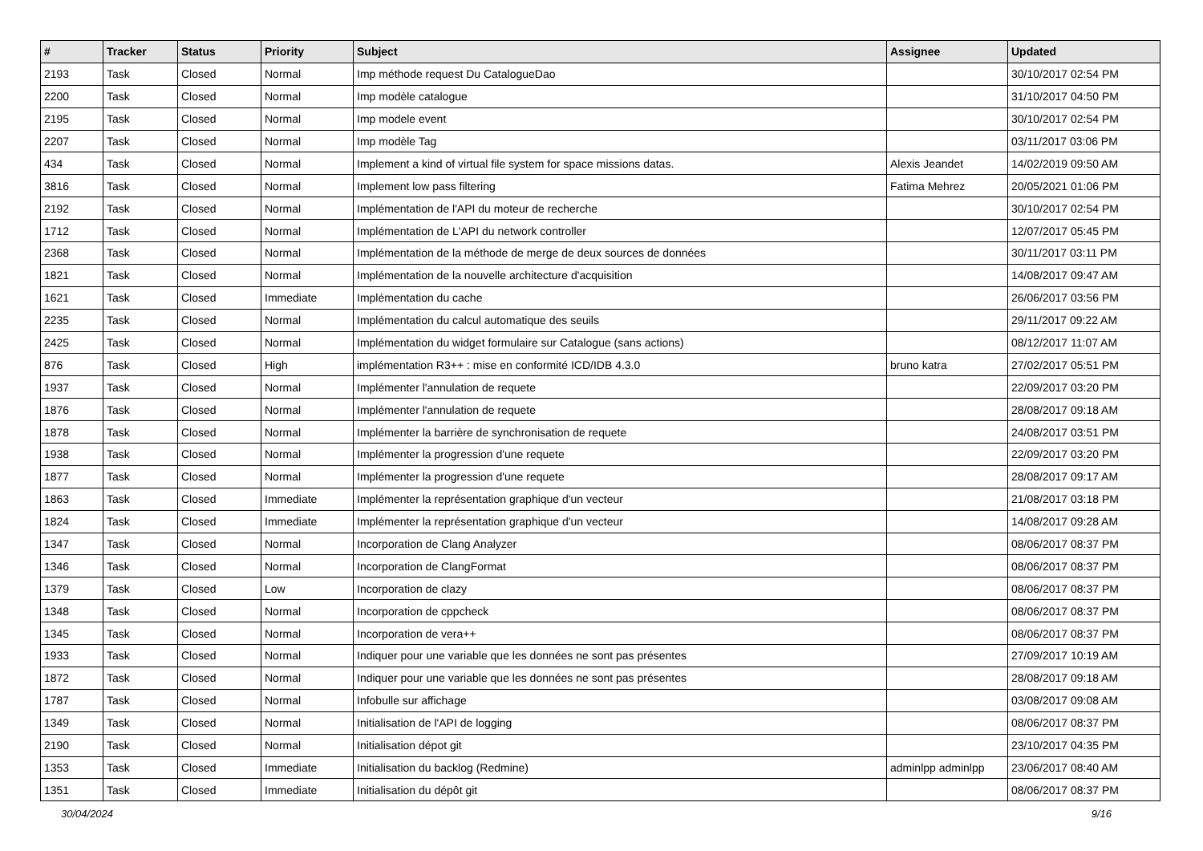| # | Tracker | Status | Priority | Subject | Assignee | Updated |
| --- | --- | --- | --- | --- | --- | --- |
| 2193 | Task | Closed | Normal | Imp méthode request Du CatalogueDao | | 30/10/2017 02:54 PM |
| 2200 | Task | Closed | Normal | Imp modèle catalogue | | 31/10/2017 04:50 PM |
| 2195 | Task | Closed | Normal | Imp modele event | | 30/10/2017 02:54 PM |
| 2207 | Task | Closed | Normal | Imp modèle Tag | | 03/11/2017 03:06 PM |
| 434 | Task | Closed | Normal | Implement a kind of virtual file system for space missions datas. | Alexis Jeandet | 14/02/2019 09:50 AM |
| 3816 | Task | Closed | Normal | Implement low pass filtering | Fatima Mehrez | 20/05/2021 01:06 PM |
| 2192 | Task | Closed | Normal | Implémentation de l'API du moteur de recherche | | 30/10/2017 02:54 PM |
| 1712 | Task | Closed | Normal | Implémentation de L'API du network controller | | 12/07/2017 05:45 PM |
| 2368 | Task | Closed | Normal | Implémentation de la méthode de merge de deux sources de données | | 30/11/2017 03:11 PM |
| 1821 | Task | Closed | Normal | Implémentation de la nouvelle architecture d'acquisition | | 14/08/2017 09:47 AM |
| 1621 | Task | Closed | Immediate | Implémentation du cache | | 26/06/2017 03:56 PM |
| 2235 | Task | Closed | Normal | Implémentation du calcul automatique des seuils | | 29/11/2017 09:22 AM |
| 2425 | Task | Closed | Normal | Implémentation du widget formulaire sur Catalogue (sans actions) | | 08/12/2017 11:07 AM |
| 876 | Task | Closed | High | implémentation R3++ : mise en conformité ICD/IDB 4.3.0 | bruno katra | 27/02/2017 05:51 PM |
| 1937 | Task | Closed | Normal | Implémenter l'annulation de requete | | 22/09/2017 03:20 PM |
| 1876 | Task | Closed | Normal | Implémenter l'annulation de requete | | 28/08/2017 09:18 AM |
| 1878 | Task | Closed | Normal | Implémenter la barrière de synchronisation de requete | | 24/08/2017 03:51 PM |
| 1938 | Task | Closed | Normal | Implémenter la progression d'une requete | | 22/09/2017 03:20 PM |
| 1877 | Task | Closed | Normal | Implémenter la progression d'une requete | | 28/08/2017 09:17 AM |
| 1863 | Task | Closed | Immediate | Implémenter la représentation graphique d'un vecteur | | 21/08/2017 03:18 PM |
| 1824 | Task | Closed | Immediate | Implémenter la représentation graphique d'un vecteur | | 14/08/2017 09:28 AM |
| 1347 | Task | Closed | Normal | Incorporation de Clang Analyzer | | 08/06/2017 08:37 PM |
| 1346 | Task | Closed | Normal | Incorporation de ClangFormat | | 08/06/2017 08:37 PM |
| 1379 | Task | Closed | Low | Incorporation de clazy | | 08/06/2017 08:37 PM |
| 1348 | Task | Closed | Normal | Incorporation de cppcheck | | 08/06/2017 08:37 PM |
| 1345 | Task | Closed | Normal | Incorporation de vera++ | | 08/06/2017 08:37 PM |
| 1933 | Task | Closed | Normal | Indiquer pour une variable que les données ne sont pas présentes | | 27/09/2017 10:19 AM |
| 1872 | Task | Closed | Normal | Indiquer pour une variable que les données ne sont pas présentes | | 28/08/2017 09:18 AM |
| 1787 | Task | Closed | Normal | Infobulle sur affichage | | 03/08/2017 09:08 AM |
| 1349 | Task | Closed | Normal | Initialisation de l'API de logging | | 08/06/2017 08:37 PM |
| 2190 | Task | Closed | Normal | Initialisation dépot git | | 23/10/2017 04:35 PM |
| 1353 | Task | Closed | Immediate | Initialisation du backlog (Redmine) | adminlpp adminlpp | 23/06/2017 08:40 AM |
| 1351 | Task | Closed | Immediate | Initialisation du dépôt git | | 08/06/2017 08:37 PM |
30/04/2024 9/16